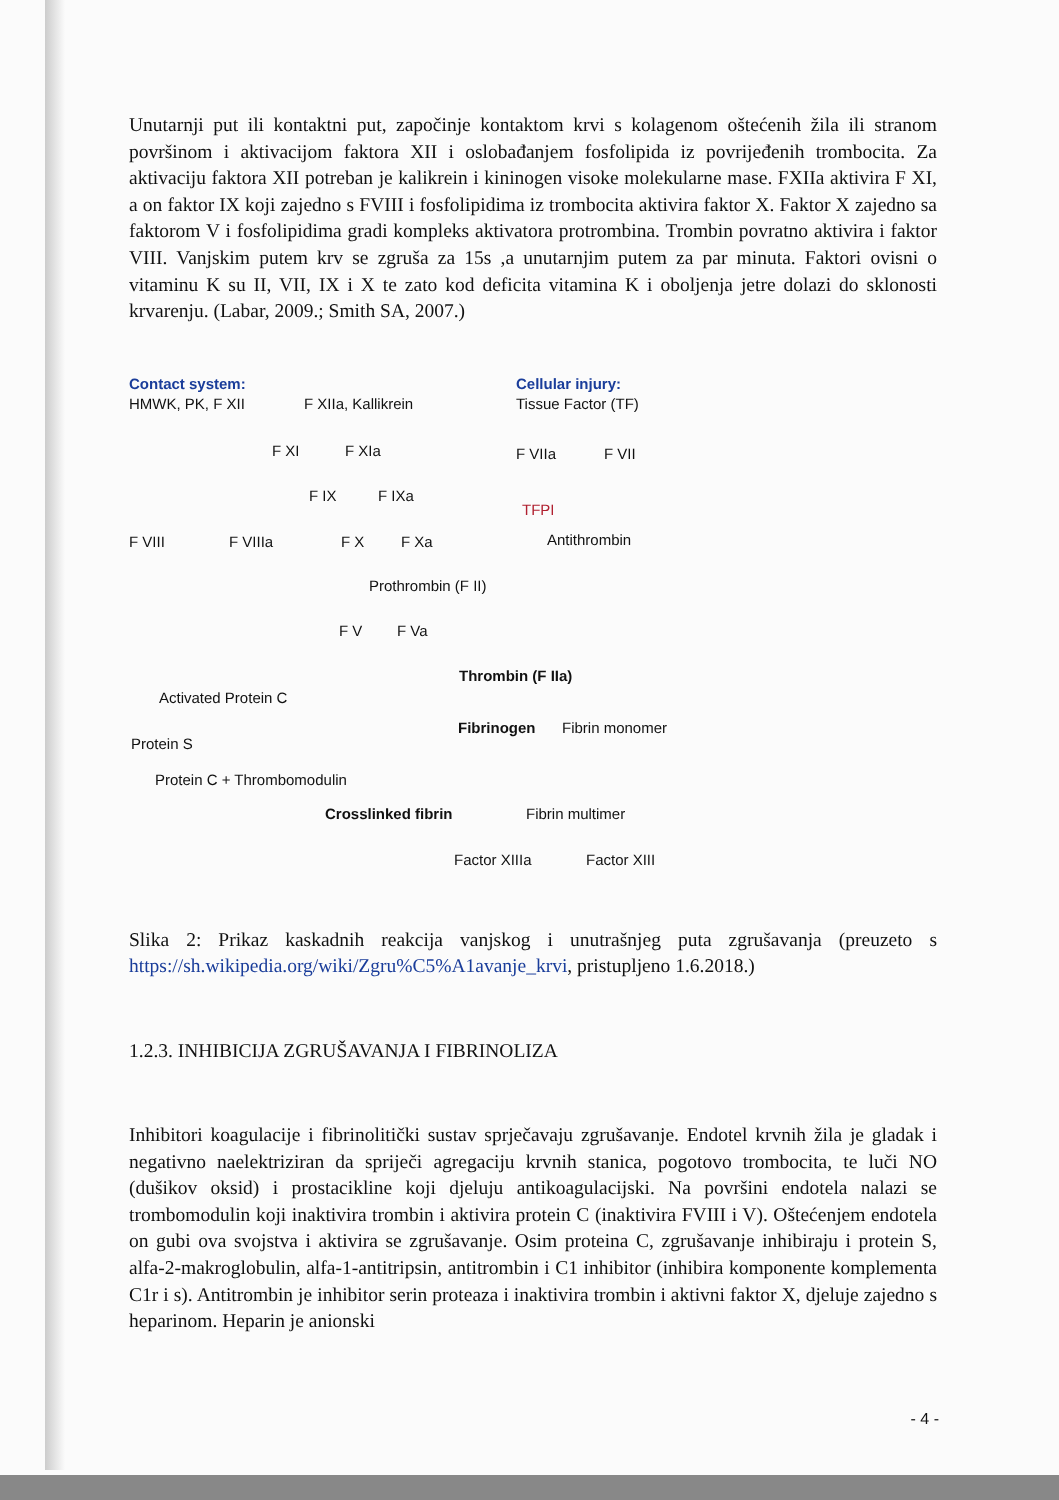Unutarnji put ili kontaktni put, započinje kontaktom krvi s kolagenom oštećenih žila ili stranom površinom i aktivacijom faktora XII i oslobađanjem fosfolipida iz povrijeđenih trombocita. Za aktivaciju faktora XII potreban je kalikrein i kininogen visoke molekularne mase. FXIIa aktivira F XI, a on faktor IX koji zajedno s FVIII i fosfolipidima iz trombocita aktivira faktor X. Faktor X zajedno sa faktorom V i fosfolipidima gradi kompleks aktivatora protrombina. Trombin povratno aktivira i faktor VIII. Vanjskim putem krv se zgruša za 15s ,a unutarnjim putem za par minuta. Faktori ovisni o vitaminu K su II, VII, IX i X te zato kod deficita vitamina K i oboljenja jetre dolazi do sklonosti krvarenju. (Labar, 2009.; Smith SA, 2007.)
Contact system:
HMWK, PK, F XII F XIIa, Kallikrein
Cellular injury:
Tissue Factor (TF)
F XI F XIa F VIIa F VII
F IX F IXa
TFPI
F VIII F VIIIa F X F Xa Antithrombin
Prothrombin (F II)
F V F Va
Thrombin (F IIa)
Activated Protein C
Fibrinogen Fibrin monomer
Protein S
Protein C + Thrombomodulin
Crosslinked fibrin Fibrin multimer
Factor XIIIa Factor XIII
Slika 2: Prikaz kaskadnih reakcija vanjskog i unutrašnjeg puta zgrušavanja (preuzeto s https://sh.wikipedia.org/wiki/Zgru%C5%A1avanje_krvi, pristupljeno 1.6.2018.)
1.2.3. INHIBICIJA ZGRUŠAVANJA I FIBRINOLIZA
Inhibitori koagulacije i fibrinolitički sustav sprječavaju zgrušavanje. Endotel krvnih žila je gladak i negativno naelektriziran da spriječi agregaciju krvnih stanica, pogotovo trombocita, te luči NO (dušikov oksid) i prostacikline koji djeluju antikoagulacijski. Na površini endotela nalazi se trombomodulin koji inaktivira trombin i aktivira protein C (inaktivira FVIII i V). Oštećenjem endotela on gubi ova svojstva i aktivira se zgrušavanje. Osim proteina C, zgrušavanje inhibiraju i protein S, alfa-2-makroglobulin, alfa-1-antitripsin, antitrombin i C1 inhibitor (inhibira komponente komplementa C1r i s). Antitrombin je inhibitor serin proteaza i inaktivira trombin i aktivni faktor X, djeluje zajedno s heparinom. Heparin je anionski
- 4 -